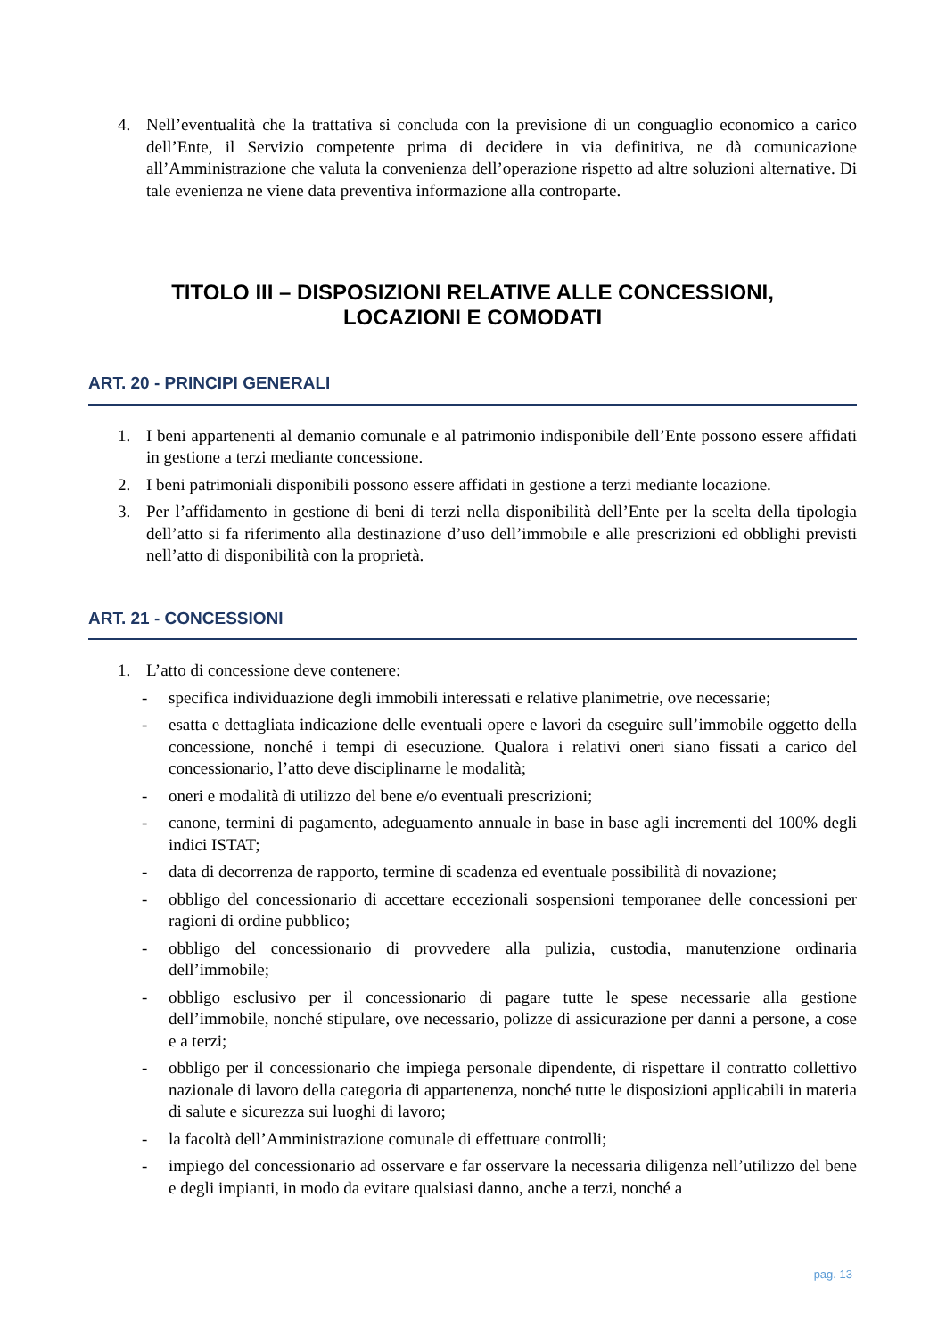4. Nell’eventualità che la trattativa si concluda con la previsione di un conguaglio economico a carico dell’Ente, il Servizio competente prima di decidere in via definitiva, ne dà comunicazione all’Amministrazione che valuta la convenienza dell’operazione rispetto ad altre soluzioni alternative. Di tale evenienza ne viene data preventiva informazione alla controparte.
TITOLO III – DISPOSIZIONI RELATIVE ALLE CONCESSIONI,
LOCAZIONI E COMODATI
ART. 20 - PRINCIPI GENERALI
1. I beni appartenenti al demanio comunale e al patrimonio indisponibile dell’Ente possono essere affidati in gestione a terzi mediante concessione.
2. I beni patrimoniali disponibili possono essere affidati in gestione a terzi mediante locazione.
3. Per l’affidamento in gestione di beni di terzi nella disponibilità dell’Ente per la scelta della tipologia dell’atto si fa riferimento alla destinazione d’uso dell’immobile e alle prescrizioni ed obblighi previsti nell’atto di disponibilità con la proprietà.
ART. 21 - CONCESSIONI
1. L’atto di concessione deve contenere:
- specifica individuazione degli immobili interessati e relative planimetrie, ove necessarie;
- esatta e dettagliata indicazione delle eventuali opere e lavori da eseguire sull’immobile oggetto della concessione, nonché i tempi di esecuzione. Qualora i relativi oneri siano fissati a carico del concessionario, l’atto deve disciplinarne le modalità;
- oneri e modalità di utilizzo del bene e/o eventuali prescrizioni;
- canone, termini di pagamento, adeguamento annuale in base in base agli incrementi del 100% degli indici ISTAT;
- data di decorrenza de rapporto, termine di scadenza ed eventuale possibilità di novazione;
- obbligo del concessionario di accettare eccezionali sospensioni temporanee delle concessioni per ragioni di ordine pubblico;
- obbligo del concessionario di provvedere alla pulizia, custodia, manutenzione ordinaria dell’immobile;
- obbligo esclusivo per il concessionario di pagare tutte le spese necessarie alla gestione dell’immobile, nonché stipulare, ove necessario, polizze di assicurazione per danni a persone, a cose e a terzi;
- obbligo per il concessionario che impiega personale dipendente, di rispettare il contratto collettivo nazionale di lavoro della categoria di appartenenza, nonché tutte le disposizioni applicabili in materia di salute e sicurezza sui luoghi di lavoro;
- la facoltà dell’Amministrazione comunale di effettuare controlli;
- impiego del concessionario ad osservare e far osservare la necessaria diligenza nell’utilizzo del bene e degli impianti, in modo da evitare qualsiasi danno, anche a terzi, nonché a
pag. 13